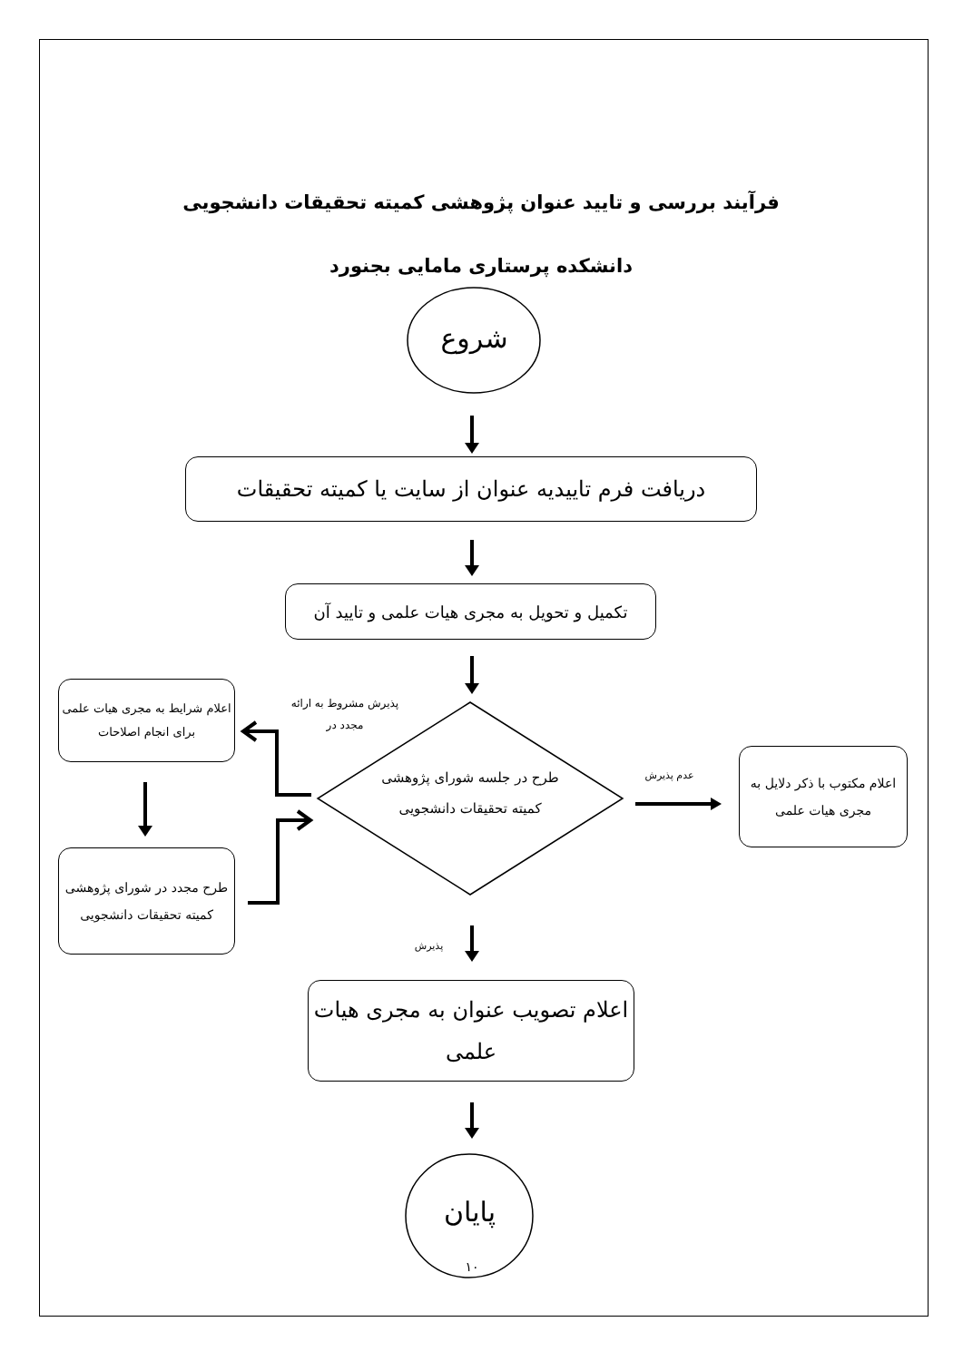فرآیند بررسی و تایید عنوان پژوهشی کمیته تحقیقات دانشجویی
دانشکده پرستاری مامایی بجنورد
شروع
دریافت فرم تاییدیه عنوان از سایت یا کمیته تحقیقات
تکمیل و تحویل به مجری هیات علمی و تایید آن
پذیرش مشروط به ارائه مجدد در
اعلام شرایط به مجری هیات علمی برای انجام اصلاحات
طرح در جلسه شورای پژوهشی کمیته تحقیقات دانشجویی
عدم پذیرش
اعلام مکتوب با ذکر دلایل به مجری هیات علمی
طرح مجدد در شورای پژوهشی کمیته تحقیقات دانشجویی
پذیرش
اعلام تصویب عنوان به مجری هیات علمی
پایان
۱۰